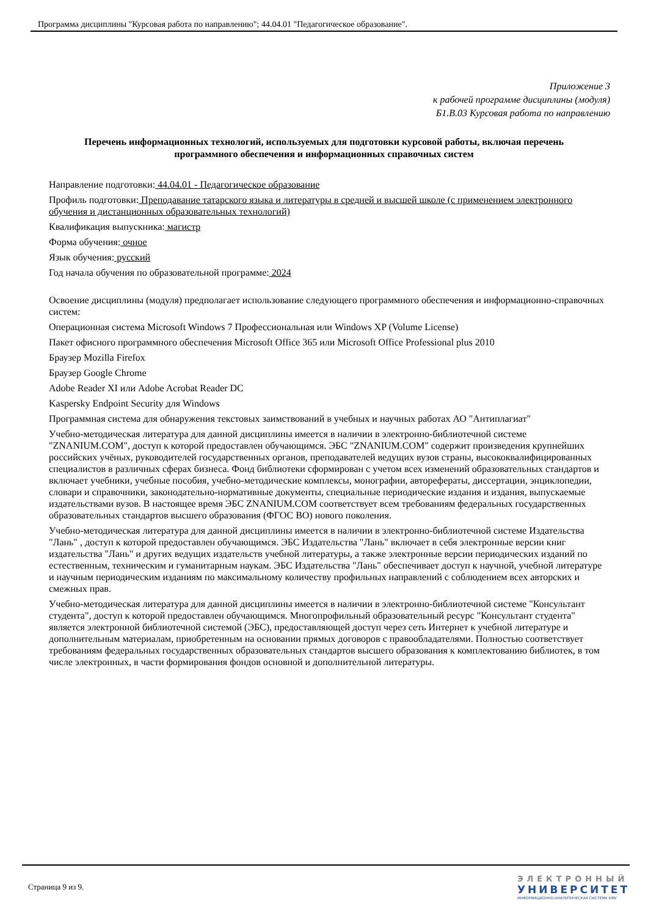Программа дисциплины "Курсовая работа по направлению"; 44.04.01 "Педагогическое образование".
Приложение 3
к рабочей программе дисциплины (модуля)
Б1.В.03 Курсовая работа по направлению
Перечень информационных технологий, используемых для подготовки курсовой работы, включая перечень программного обеспечения и информационных справочных систем
Направление подготовки: 44.04.01 - Педагогическое образование
Профиль подготовки: Преподавание татарского языка и литературы в средней и высшей школе (с применением электронного обучения и дистанционных образовательных технологий)
Квалификация выпускника: магистр
Форма обучения: очное
Язык обучения: русский
Год начала обучения по образовательной программе: 2024
Освоение дисциплины (модуля) предполагает использование следующего программного обеспечения и информационно-справочных систем:
Операционная система Microsoft Windows 7 Профессиональная или Windows XP (Volume License)
Пакет офисного программного обеспечения Microsoft Office 365 или Microsoft Office Professional plus 2010
Браузер Mozilla Firefox
Браузер Google Chrome
Adobe Reader XI или Adobe Acrobat Reader DC
Kaspersky Endpoint Security для Windows
Программная система для обнаружения текстовых заимствований в учебных и научных работах АО "Антиплагиат"
Учебно-методическая литература для данной дисциплины имеется в наличии в электронно-библиотечной системе "ZNANIUM.COM", доступ к которой предоставлен обучающимся. ЭБС "ZNANIUM.COM" содержит произведения крупнейших российских учёных, руководителей государственных органов, преподавателей ведущих вузов страны, высококвалифицированных специалистов в различных сферах бизнеса. Фонд библиотеки сформирован с учетом всех изменений образовательных стандартов и включает учебники, учебные пособия, учебно-методические комплексы, монографии, авторефераты, диссертации, энциклопедии, словари и справочники, законодательно-нормативные документы, специальные периодические издания и издания, выпускаемые издательствами вузов. В настоящее время ЭБС ZNANIUM.COM соответствует всем требованиям федеральных государственных образовательных стандартов высшего образования (ФГОС ВО) нового поколения.
Учебно-методическая литература для данной дисциплины имеется в наличии в электронно-библиотечной системе Издательства "Лань" , доступ к которой предоставлен обучающимся. ЭБС Издательства "Лань" включает в себя электронные версии книг издательства "Лань" и других ведущих издательств учебной литературы, а также электронные версии периодических изданий по естественным, техническим и гуманитарным наукам. ЭБС Издательства "Лань" обеспечивает доступ к научной, учебной литературе и научным периодическим изданиям по максимальному количеству профильных направлений с соблюдением всех авторских и смежных прав.
Учебно-методическая литература для данной дисциплины имеется в наличии в электронно-библиотечной системе "Консультант студента", доступ к которой предоставлен обучающимся. Многопрофильный образовательный ресурс "Консультант студента" является электронной библиотечной системой (ЭБС), предоставляющей доступ через сеть Интернет к учебной литературе и дополнительным материалам, приобретенным на основании прямых договоров с правообладателями. Полностью соответствует требованиям федеральных государственных образовательных стандартов высшего образования к комплектованию библиотек, в том числе электронных, в части формирования фондов основной и дополнительной литературы.
Страница 9 из 9.
ЭЛЕКТРОННЫЙ
УНИВЕРСИТЕТ
ИНФОРМАЦИОННО-АНАЛИТИЧЕСКАЯ СИСТЕМА КФУ